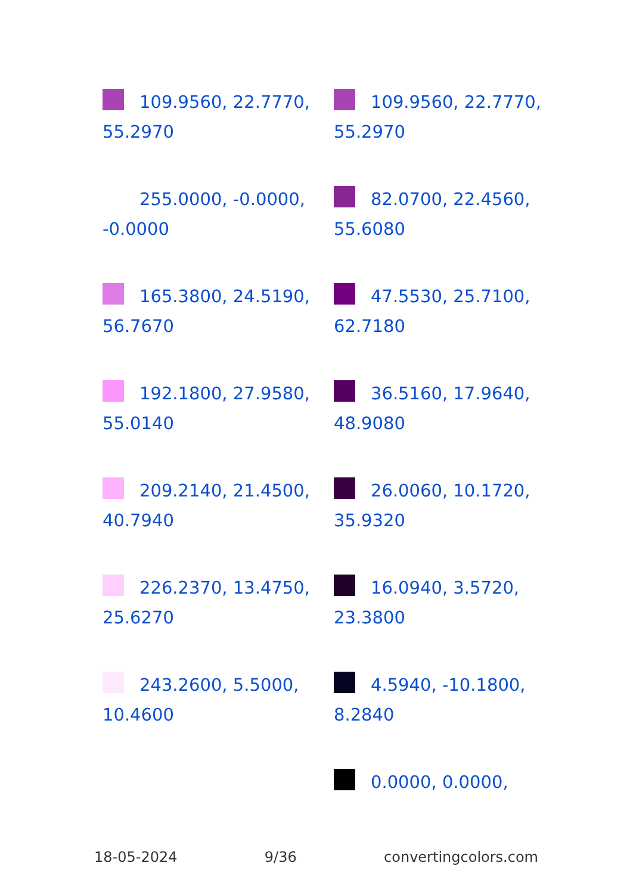109.9560, 22.7770, 55.2970
109.9560, 22.7770, 55.2970
255.0000, -0.0000, -0.0000
82.0700, 22.4560, 55.6080
165.3800, 24.5190, 56.7670
47.5530, 25.7100, 62.7180
192.1800, 27.9580, 55.0140
36.5160, 17.9640, 48.9080
209.2140, 21.4500, 40.7940
26.0060, 10.1720, 35.9320
226.2370, 13.4750, 25.6270
16.0940, 3.5720, 23.3800
243.2600, 5.5000, 10.4600
4.5940, -10.1800, 8.2840
0.0000, 0.0000,
18-05-2024 9/36 convertingcolors.com